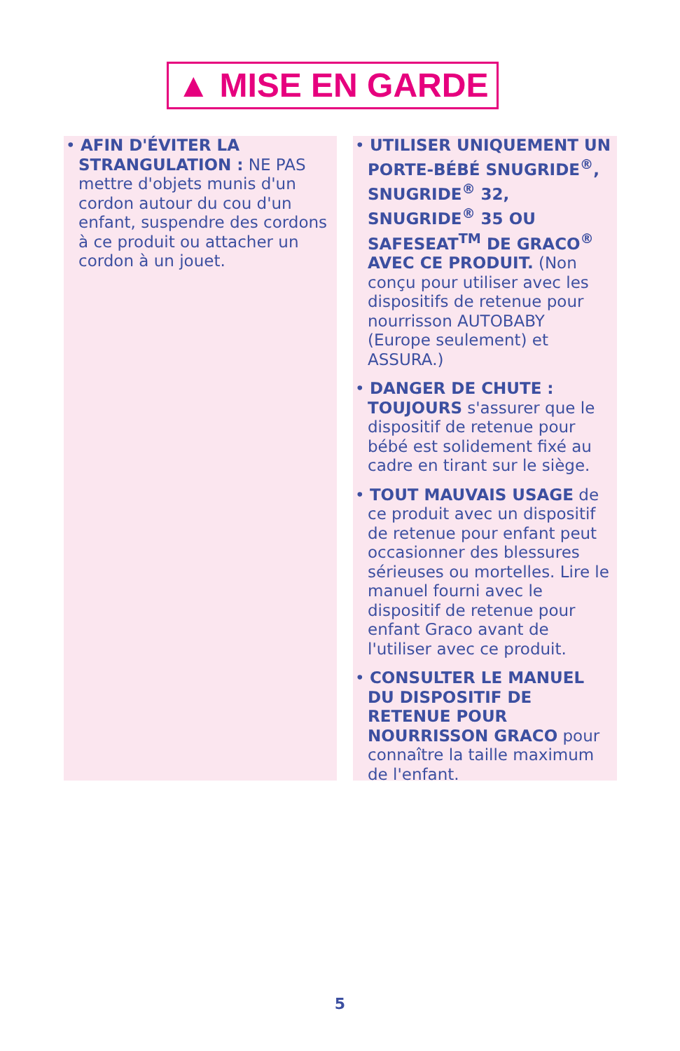▲ MISE EN GARDE
• AFIN D'ÉVITER LA STRANGULATION : NE PAS mettre d'objets munis d'un cordon autour du cou d'un enfant, suspendre des cordons à ce produit ou attacher un cordon à un jouet.
• UTILISER UNIQUEMENT UN PORTE-BÉBÉ SNUGRIDE<sup>®</sup>, SNUGRIDE<sup>®</sup> 32, SNUGRIDE<sup>®</sup> 35 OU SAFESEAT<sup>TM</sup> DE GRACO<sup>®</sup> AVEC CE PRODUIT. (Non conçu pour utiliser avec les dispositifs de retenue pour nourrisson AUTOBABY (Europe seulement) et ASSURA.)
• DANGER DE CHUTE : TOUJOURS s'assurer que le dispositif de retenue pour bébé est solidement fixé au cadre en tirant sur le siège.
• TOUT MAUVAIS USAGE de ce produit avec un dispositif de retenue pour enfant peut occasionner des blessures sérieuses ou mortelles. Lire le manuel fourni avec le dispositif de retenue pour enfant Graco avant de l'utiliser avec ce produit.
• CONSULTER LE MANUEL DU DISPOSITIF DE RETENUE POUR NOURRISSON GRACO pour connaître la taille maximum de l'enfant.
5